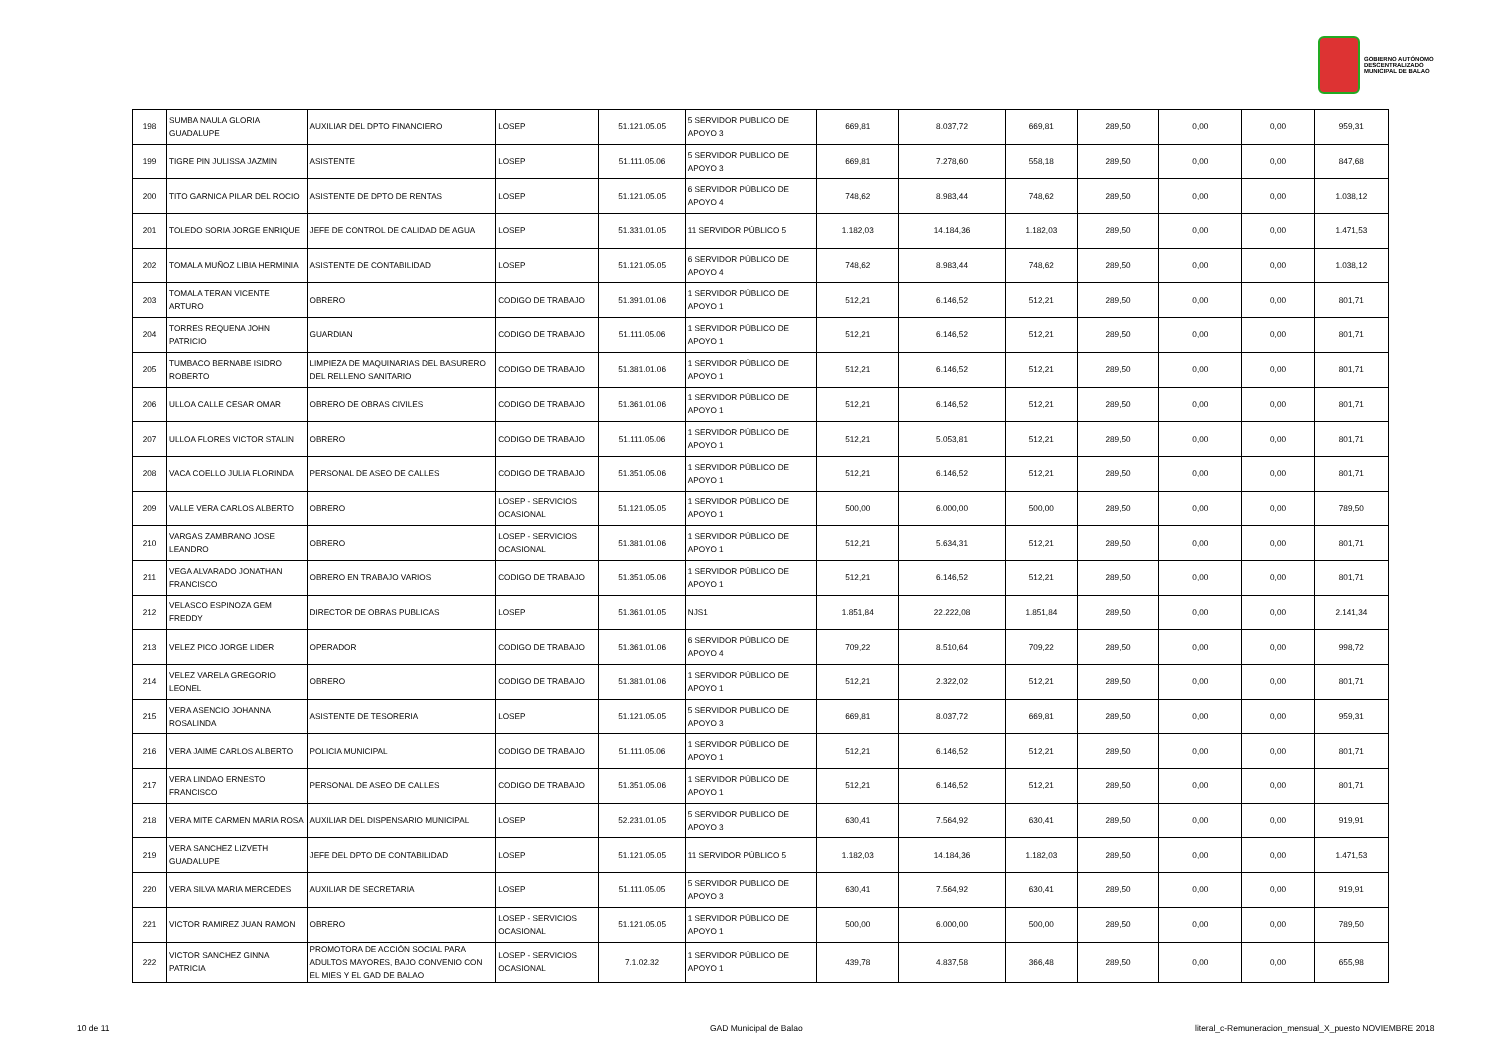GOBIERNO AUTÓNOMO
DESCENTRALIZADO
MUNICIPAL DE BALAO
| 198 | SUMBA NAULA GLORIA GUADALUPE | AUXILIAR DEL DPTO FINANCIERO | LOSEP | 51.121.05.05 | 5 SERVIDOR PUBLICO DE APOYO 3 | 669,81 | 8.037,72 | 669,81 | 289,50 | 0,00 | 0,00 | 959,31 |
| 199 | TIGRE PIN JULISSA JAZMIN | ASISTENTE | LOSEP | 51.111.05.06 | 5 SERVIDOR PUBLICO DE APOYO 3 | 669,81 | 7.278,60 | 558,18 | 289,50 | 0,00 | 0,00 | 847,68 |
| 200 | TITO GARNICA PILAR DEL ROCIO | ASISTENTE DE DPTO DE RENTAS | LOSEP | 51.121.05.05 | 6 SERVIDOR PÚBLICO DE APOYO 4 | 748,62 | 8.983,44 | 748,62 | 289,50 | 0,00 | 0,00 | 1.038,12 |
| 201 | TOLEDO SORIA JORGE ENRIQUE | JEFE DE CONTROL DE CALIDAD DE AGUA | LOSEP | 51.331.01.05 | 11 SERVIDOR PÚBLICO 5 | 1.182,03 | 14.184,36 | 1.182,03 | 289,50 | 0,00 | 0,00 | 1.471,53 |
| 202 | TOMALA MUÑOZ LIBIA HERMINIA | ASISTENTE DE CONTABILIDAD | LOSEP | 51.121.05.05 | 6 SERVIDOR PÚBLICO DE APOYO 4 | 748,62 | 8.983,44 | 748,62 | 289,50 | 0,00 | 0,00 | 1.038,12 |
| 203 | TOMALA TERAN VICENTE ARTURO | OBRERO | CODIGO DE TRABAJO | 51.391.01.06 | 1 SERVIDOR PÚBLICO DE APOYO 1 | 512,21 | 6.146,52 | 512,21 | 289,50 | 0,00 | 0,00 | 801,71 |
| 204 | TORRES REQUENA JOHN PATRICIO | GUARDIAN | CODIGO DE TRABAJO | 51.111.05.06 | 1 SERVIDOR PÚBLICO DE APOYO 1 | 512,21 | 6.146,52 | 512,21 | 289,50 | 0,00 | 0,00 | 801,71 |
| 205 | TUMBACO BERNABE ISIDRO ROBERTO | LIMPIEZA DE MAQUINARIAS DEL BASURERO DEL RELLENO SANITARIO | CODIGO DE TRABAJO | 51.381.01.06 | 1 SERVIDOR PÚBLICO DE APOYO 1 | 512,21 | 6.146,52 | 512,21 | 289,50 | 0,00 | 0,00 | 801,71 |
| 206 | ULLOA CALLE CESAR OMAR | OBRERO DE OBRAS CIVILES | CODIGO DE TRABAJO | 51.361.01.06 | 1 SERVIDOR PÚBLICO DE APOYO 1 | 512,21 | 6.146,52 | 512,21 | 289,50 | 0,00 | 0,00 | 801,71 |
| 207 | ULLOA FLORES VICTOR STALIN | OBRERO | CODIGO DE TRABAJO | 51.111.05.06 | 1 SERVIDOR PÚBLICO DE APOYO 1 | 512,21 | 5.053,81 | 512,21 | 289,50 | 0,00 | 0,00 | 801,71 |
| 208 | VACA COELLO JULIA FLORINDA | PERSONAL DE ASEO DE CALLES | CODIGO DE TRABAJO | 51.351.05.06 | 1 SERVIDOR PÚBLICO DE APOYO 1 | 512,21 | 6.146,52 | 512,21 | 289,50 | 0,00 | 0,00 | 801,71 |
| 209 | VALLE VERA CARLOS ALBERTO | OBRERO | LOSEP - SERVICIOS OCASIONAL | 51.121.05.05 | 1 SERVIDOR PÚBLICO DE APOYO 1 | 500,00 | 6.000,00 | 500,00 | 289,50 | 0,00 | 0,00 | 789,50 |
| 210 | VARGAS ZAMBRANO JOSE LEANDRO | OBRERO | LOSEP - SERVICIOS OCASIONAL | 51.381.01.06 | 1 SERVIDOR PÚBLICO DE APOYO 1 | 512,21 | 5.634,31 | 512,21 | 289,50 | 0,00 | 0,00 | 801,71 |
| 211 | VEGA ALVARADO JONATHAN FRANCISCO | OBRERO EN TRABAJO VARIOS | CODIGO DE TRABAJO | 51.351.05.06 | 1 SERVIDOR PÚBLICO DE APOYO 1 | 512,21 | 6.146,52 | 512,21 | 289,50 | 0,00 | 0,00 | 801,71 |
| 212 | VELASCO ESPINOZA GEM FREDDY | DIRECTOR DE OBRAS PUBLICAS | LOSEP | 51.361.01.05 | NJS1 | 1.851,84 | 22.222,08 | 1.851,84 | 289,50 | 0,00 | 0,00 | 2.141,34 |
| 213 | VELEZ PICO JORGE LIDER | OPERADOR | CODIGO DE TRABAJO | 51.361.01.06 | 6 SERVIDOR PÚBLICO DE APOYO 4 | 709,22 | 8.510,64 | 709,22 | 289,50 | 0,00 | 0,00 | 998,72 |
| 214 | VELEZ VARELA GREGORIO LEONEL | OBRERO | CODIGO DE TRABAJO | 51.381.01.06 | 1 SERVIDOR PÚBLICO DE APOYO 1 | 512,21 | 2.322,02 | 512,21 | 289,50 | 0,00 | 0,00 | 801,71 |
| 215 | VERA ASENCIO JOHANNA ROSALINDA | ASISTENTE DE TESORERIA | LOSEP | 51.121.05.05 | 5 SERVIDOR PUBLICO DE APOYO 3 | 669,81 | 8.037,72 | 669,81 | 289,50 | 0,00 | 0,00 | 959,31 |
| 216 | VERA JAIME CARLOS ALBERTO | POLICIA MUNICIPAL | CODIGO DE TRABAJO | 51.111.05.06 | 1 SERVIDOR PÚBLICO DE APOYO 1 | 512,21 | 6.146,52 | 512,21 | 289,50 | 0,00 | 0,00 | 801,71 |
| 217 | VERA LINDAO ERNESTO FRANCISCO | PERSONAL DE ASEO DE CALLES | CODIGO DE TRABAJO | 51.351.05.06 | 1 SERVIDOR PÚBLICO DE APOYO 1 | 512,21 | 6.146,52 | 512,21 | 289,50 | 0,00 | 0,00 | 801,71 |
| 218 | VERA MITE CARMEN MARIA ROSA | AUXILIAR DEL DISPENSARIO MUNICIPAL | LOSEP | 52.231.01.05 | 5 SERVIDOR PUBLICO DE APOYO 3 | 630,41 | 7.564,92 | 630,41 | 289,50 | 0,00 | 0,00 | 919,91 |
| 219 | VERA SANCHEZ LIZVETH GUADALUPE | JEFE DEL DPTO DE CONTABILIDAD | LOSEP | 51.121.05.05 | 11 SERVIDOR PÚBLICO 5 | 1.182,03 | 14.184,36 | 1.182,03 | 289,50 | 0,00 | 0,00 | 1.471,53 |
| 220 | VERA SILVA MARIA MERCEDES | AUXILIAR DE SECRETARIA | LOSEP | 51.111.05.05 | 5 SERVIDOR PUBLICO DE APOYO 3 | 630,41 | 7.564,92 | 630,41 | 289,50 | 0,00 | 0,00 | 919,91 |
| 221 | VICTOR RAMIREZ JUAN RAMON | OBRERO | LOSEP - SERVICIOS OCASIONAL | 51.121.05.05 | 1 SERVIDOR PÚBLICO DE APOYO 1 | 500,00 | 6.000,00 | 500,00 | 289,50 | 0,00 | 0,00 | 789,50 |
| 222 | VICTOR SANCHEZ GINNA PATRICIA | PROMOTORA DE ACCIÓN SOCIAL PARA ADULTOS MAYORES, BAJO CONVENIO CON EL MIES Y EL GAD DE BALAO | LOSEP - SERVICIOS OCASIONAL | 7.1.02.32 | 1 SERVIDOR PÚBLICO DE APOYO 1 | 439,78 | 4.837,58 | 366,48 | 289,50 | 0,00 | 0,00 | 655,98 |
10 de 11 GAD Municipal de Balao
literal_c-Remuneracion_mensual_X_puesto NOVIEMBRE 2018